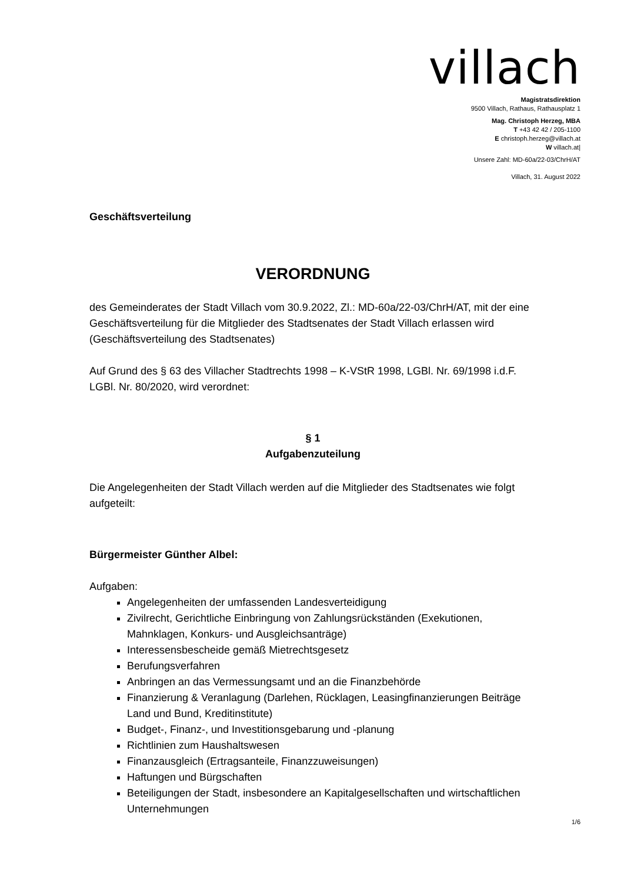villach
Magistratsdirektion
9500 Villach, Rathaus, Rathausplatz 1
Mag. Christoph Herzeg, MBA
T +43 42 42 / 205-1100
E christoph.herzeg@villach.at
W villach.at|
Unsere Zahl: MD-60a/22-03/ChrH/AT
Villach, 31. August 2022
Geschäftsverteilung
VERORDNUNG
des Gemeinderates der Stadt Villach vom 30.9.2022, Zl.: MD-60a/22-03/ChrH/AT, mit der eine Geschäftsverteilung für die Mitglieder des Stadtsenates der Stadt Villach erlassen wird (Geschäftsverteilung des Stadtsenates)
Auf Grund des § 63 des Villacher Stadtrechts 1998 – K-VStR 1998, LGBl. Nr. 69/1998 i.d.F. LGBl. Nr. 80/2020, wird verordnet:
§ 1
Aufgabenzuteilung
Die Angelegenheiten der Stadt Villach werden auf die Mitglieder des Stadtsenates wie folgt aufgeteilt:
Bürgermeister Günther Albel:
Aufgaben:
Angelegenheiten der umfassenden Landesverteidigung
Zivilrecht, Gerichtliche Einbringung von Zahlungsrückständen (Exekutionen, Mahnklagen, Konkurs- und Ausgleichsanträge)
Interessensbescheide gemäß Mietrechtsgesetz
Berufungsverfahren
Anbringen an das Vermessungsamt und an die Finanzbehörde
Finanzierung & Veranlagung (Darlehen, Rücklagen, Leasingfinanzierungen Beiträge Land und Bund, Kreditinstitute)
Budget-, Finanz-, und Investitionsgebarung und -planung
Richtlinien zum Haushaltswesen
Finanzausgleich (Ertragsanteile, Finanzzuweisungen)
Haftungen und Bürgschaften
Beteiligungen der Stadt, insbesondere an Kapitalgesellschaften und wirtschaftlichen Unternehmungen
1/6